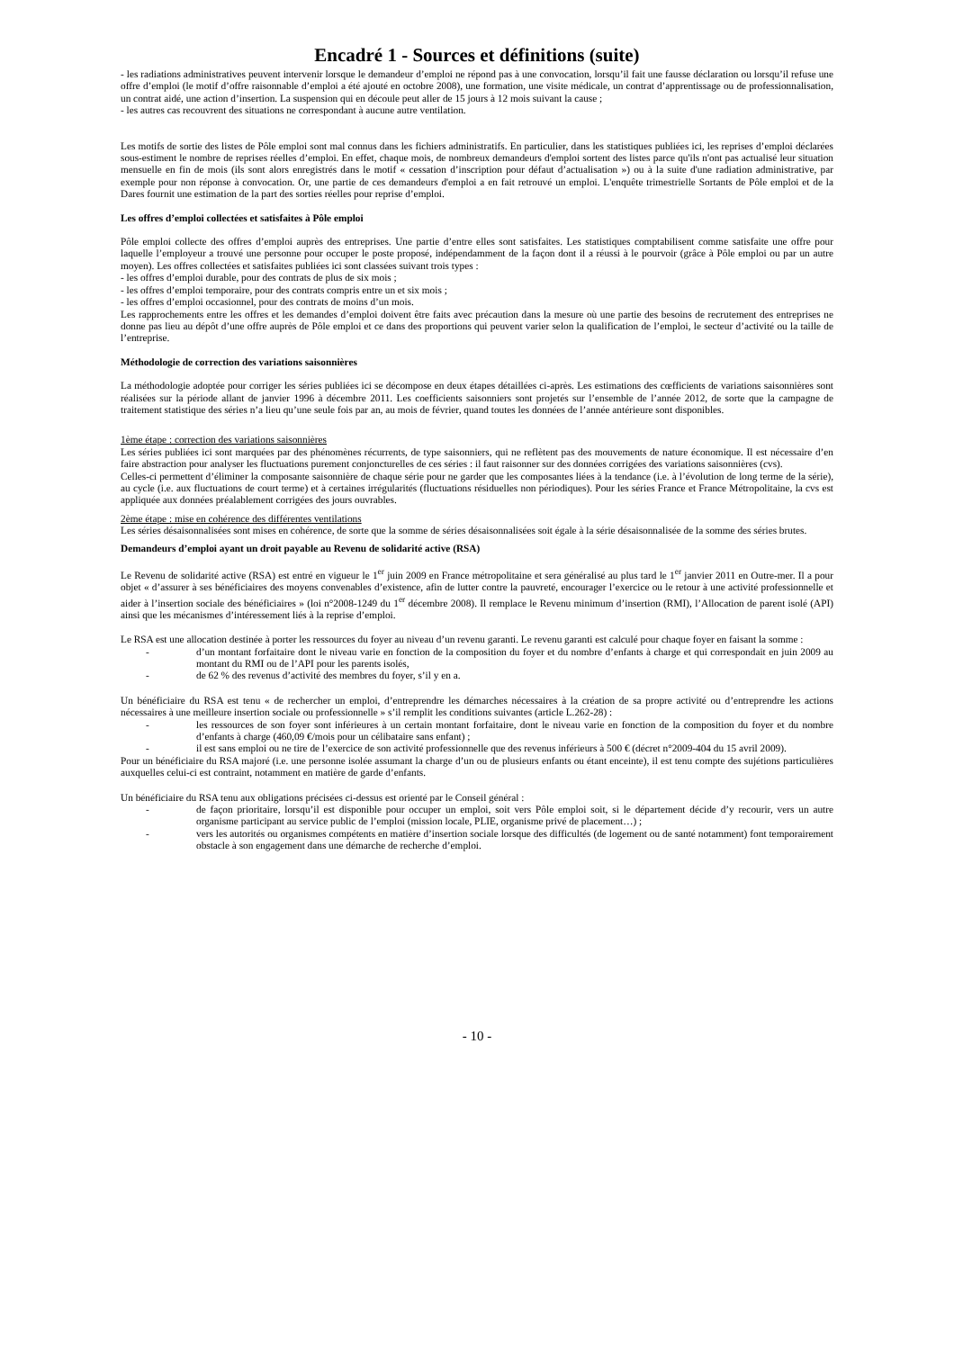Encadré 1 - Sources et définitions (suite)
- les radiations administratives peuvent intervenir lorsque le demandeur d’emploi ne répond pas à une convocation, lorsqu’il fait une fausse déclaration ou lorsqu’il refuse une offre d’emploi (le motif d’offre raisonnable d’emploi a été ajouté en octobre 2008), une formation, une visite médicale, un contrat d’apprentissage ou de professionnalisation, un contrat aidé, une action d’insertion. La suspension qui en découle peut aller de 15 jours à 12 mois suivant la cause ;
- les autres cas recouvrent des situations ne correspondant à aucune autre ventilation.
Les motifs de sortie des listes de Pôle emploi sont mal connus dans les fichiers administratifs. En particulier, dans les statistiques publiées ici, les reprises d’emploi déclarées sous-estiment le nombre de reprises réelles d’emploi. En effet, chaque mois, de nombreux demandeurs d'emploi sortent des listes parce qu'ils n'ont pas actualisé leur situation mensuelle en fin de mois (ils sont alors enregistrés dans le motif « cessation d’inscription pour défaut d’actualisation ») ou à la suite d'une radiation administrative, par exemple pour non réponse à convocation. Or, une partie de ces demandeurs d'emploi a en fait retrouvé un emploi. L'enquête trimestrielle Sortants de Pôle emploi et de la Dares fournit une estimation de la part des sorties réelles pour reprise d’emploi.
Les offres d’emploi collectées et satisfaites à Pôle emploi
Pôle emploi collecte des offres d’emploi auprès des entreprises. Une partie d’entre elles sont satisfaites. Les statistiques comptabilisent comme satisfaite une offre pour laquelle l’employeur a trouvé une personne pour occuper le poste proposé, indépendamment de la façon dont il a réussi à le pourvoir (grâce à Pôle emploi ou par un autre moyen). Les offres collectées et satisfaites publiées ici sont classées suivant trois types :
- les offres d’emploi durable, pour des contrats de plus de six mois ;
- les offres d’emploi temporaire, pour des contrats compris entre un et six mois ;
- les offres d’emploi occasionnel, pour des contrats de moins d’un mois.
Les rapprochements entre les offres et les demandes d’emploi doivent être faits avec précaution dans la mesure où une partie des besoins de recrutement des entreprises ne donne pas lieu au dépôt d’une offre auprès de Pôle emploi et ce dans des proportions qui peuvent varier selon la qualification de l’emploi, le secteur d’activité ou la taille de l’entreprise.
Méthodologie de correction des variations saisonnières
La méthodologie adoptée pour corriger les séries publiées ici se décompose en deux étapes détaillées ci-après. Les estimations des cœfficients de variations saisonnières sont réalisées sur la période allant de janvier 1996 à décembre 2011. Les coefficients saisonniers sont projetés sur l’ensemble de l’année 2012, de sorte que la campagne de traitement statistique des séries n’a lieu qu’une seule fois par an, au mois de février, quand toutes les données de l’année antérieure sont disponibles.
1ème étape : correction des variations saisonnières
Les séries publiées ici sont marquées par des phénomènes récurrents, de type saisonniers, qui ne reflètent pas des mouvements de nature économique. Il est nécessaire d’en faire abstraction pour analyser les fluctuations purement conjoncturelles de ces séries : il faut raisonner sur des données corrigées des variations saisonnières (cvs).
Celles-ci permettent d’éliminer la composante saisonnière de chaque série pour ne garder que les composantes liées à la tendance (i.e. à l’évolution de long terme de la série), au cycle (i.e. aux fluctuations de court terme) et à certaines irrégularités (fluctuations résiduelles non périodiques). Pour les séries France et France Métropolitaine, la cvs est appliquée aux données préalablement corrigées des jours ouvrables.
2ème étape : mise en cohérence des différentes ventilations
Les séries désaisonnalisées sont mises en cohérence, de sorte que la somme de séries désaisonnalisées soit égale à la série désaisonnalisée de la somme des séries brutes.
Demandeurs d’emploi ayant un droit payable au Revenu de solidarité active (RSA)
Le Revenu de solidarité active (RSA) est entré en vigueur le 1<sup>er</sup> juin 2009 en France métropolitaine et sera généralisé au plus tard le 1<sup>er</sup> janvier 2011 en Outre-mer. Il a pour objet « d’assurer à ses bénéficiaires des moyens convenables d’existence, afin de lutter contre la pauvreté, encourager l’exercice ou le retour à une activité professionnelle et aider à l’insertion sociale des bénéficiaires » (loi n°2008-1249 du 1<sup>er</sup> décembre 2008). Il remplace le Revenu minimum d’insertion (RMI), l’Allocation de parent isolé (API) ainsi que les mécanismes d’intéressement liés à la reprise d’emploi.
Le RSA est une allocation destinée à porter les ressources du foyer au niveau d’un revenu garanti. Le revenu garanti est calculé pour chaque foyer en faisant la somme :
- d’un montant forfaitaire dont le niveau varie en fonction de la composition du foyer et du nombre d’enfants à charge et qui correspondait en juin 2009 au montant du RMI ou de l’API pour les parents isolés,
- de 62 % des revenus d’activité des membres du foyer, s’il y en a.
Un bénéficiaire du RSA est tenu « de rechercher un emploi, d’entreprendre les démarches nécessaires à la création de sa propre activité ou d’entreprendre les actions nécessaires à une meilleure insertion sociale ou professionnelle » s’il remplit les conditions suivantes (article L.262-28) :
- les ressources de son foyer sont inférieures à un certain montant forfaitaire, dont le niveau varie en fonction de la composition du foyer et du nombre d’enfants à charge (460,09 €/mois pour un célibataire sans enfant) ;
- il est sans emploi ou ne tire de l’exercice de son activité professionnelle que des revenus inférieurs à 500 € (décret n°2009-404 du 15 avril 2009).
Pour un bénéficiaire du RSA majoré (i.e. une personne isolée assumant la charge d’un ou de plusieurs enfants ou étant enceinte), il est tenu compte des sujétions particulières auxquelles celui-ci est contraint, notamment en matière de garde d’enfants.
Un bénéficiaire du RSA tenu aux obligations précisées ci-dessus est orienté par le Conseil général :
- de façon prioritaire, lorsqu’il est disponible pour occuper un emploi, soit vers Pôle emploi soit, si le département décide d’y recourir, vers un autre organisme participant au service public de l’emploi (mission locale, PLIE, organisme privé de placement…) ;
- vers les autorités ou organismes compétents en matière d’insertion sociale lorsque des difficultés (de logement ou de santé notamment) font temporairement obstacle à son engagement dans une démarche de recherche d’emploi.
- 10 -